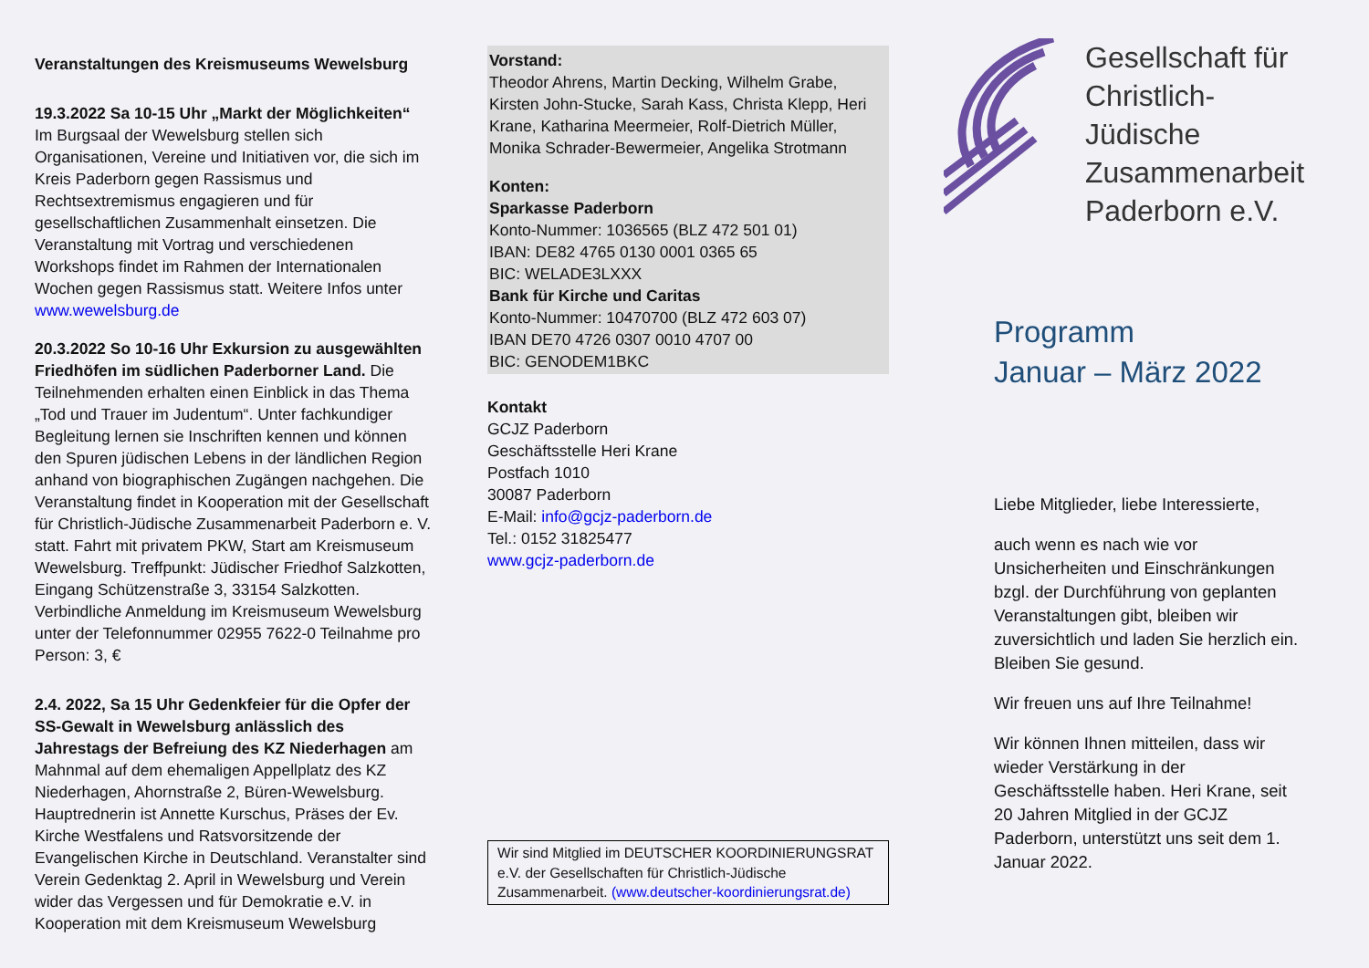Veranstaltungen des Kreismuseums Wewelsburg
19.3.2022 Sa 10-15 Uhr „Markt der Möglichkeiten“
Im Burgsaal der Wewelsburg stellen sich Organisationen, Vereine und Initiativen vor, die sich im Kreis Paderborn gegen Rassismus und Rechtsextremismus engagieren und für gesellschaftlichen Zusammenhalt einsetzen. Die Veranstaltung mit Vortrag und verschiedenen Workshops findet im Rahmen der Internationalen Wochen gegen Rassismus statt. Weitere Infos unter www.wewelsburg.de
20.3.2022 So 10-16 Uhr Exkursion zu ausgewählten Friedhöfen im südlichen Paderborner Land. Die Teilnehmenden erhalten einen Einblick in das Thema „Tod und Trauer im Judentum“. Unter fachkundiger Begleitung lernen sie Inschriften kennen und können den Spuren jüdischen Lebens in der ländlichen Region anhand von biographischen Zugängen nachgehen. Die Veranstaltung findet in Kooperation mit der Gesellschaft für Christlich-Jüdische Zusammenarbeit Paderborn e. V. statt. Fahrt mit privatem PKW, Start am Kreismuseum Wewelsburg. Treffpunkt: Jüdischer Friedhof Salzkotten, Eingang Schützenstraße 3, 33154 Salzkotten. Verbindliche Anmeldung im Kreismuseum Wewelsburg unter der Telefonnummer 02955 7622-0 Teilnahme pro Person: 3, €
2.4. 2022, Sa 15 Uhr Gedenkfeier für die Opfer der SS-Gewalt in Wewelsburg anlässlich des Jahrestags der Befreiung des KZ Niederhagen am Mahnmal auf dem ehemaligen Appellplatz des KZ Niederhagen, Ahornstraße 2, Büren-Wewelsburg. Hauptrednerin ist Annette Kurschus, Präses der Ev. Kirche Westfalens und Ratsvorsitzende der Evangelischen Kirche in Deutschland. Veranstalter sind Verein Gedenktag 2. April in Wewelsburg und Verein wider das Vergessen und für Demokratie e.V. in Kooperation mit dem Kreismuseum Wewelsburg
Vorstand:
Theodor Ahrens, Martin Decking, Wilhelm Grabe, Kirsten John-Stucke, Sarah Kass, Christa Klepp, Heri Krane, Katharina Meermeier, Rolf-Dietrich Müller, Monika Schrader-Bewermeier, Angelika Strotmann
Konten:
Sparkasse Paderborn
Konto-Nummer: 1036565 (BLZ 472 501 01)
IBAN: DE82 4765 0130 0001 0365 65
BIC: WELADE3LXXX
Bank für Kirche und Caritas
Konto-Nummer: 10470700 (BLZ 472 603 07)
IBAN DE70 4726 0307 0010 4707 00
BIC: GENODEM1BKC
Kontakt
GCJZ Paderborn
Geschäftsstelle Heri Krane
Postfach 1010
30087 Paderborn
E-Mail: info@gcjz-paderborn.de
Tel.: 0152 31825477
www.gcjz-paderborn.de
Wir sind Mitglied im DEUTSCHER KOORDINIERUNGSRAT e.V. der Gesellschaften für Christlich-Jüdische Zusammenarbeit. (www.deutscher-koordinierungsrat.de)
Gesellschaft für Christlich-Jüdische Zusammenarbeit Paderborn e.V.
Programm
Januar – März 2022
Liebe Mitglieder, liebe Interessierte,
auch wenn es nach wie vor Unsicherheiten und Einschränkungen bzgl. der Durchführung von geplanten Veranstaltungen gibt, bleiben wir zuversichtlich und laden Sie herzlich ein. Bleiben Sie gesund.
Wir freuen uns auf Ihre Teilnahme!
Wir können Ihnen mitteilen, dass wir wieder Verstärkung in der Geschäftsstelle haben. Heri Krane, seit 20 Jahren Mitglied in der GCJZ Paderborn, unterstützt uns seit dem 1. Januar 2022.